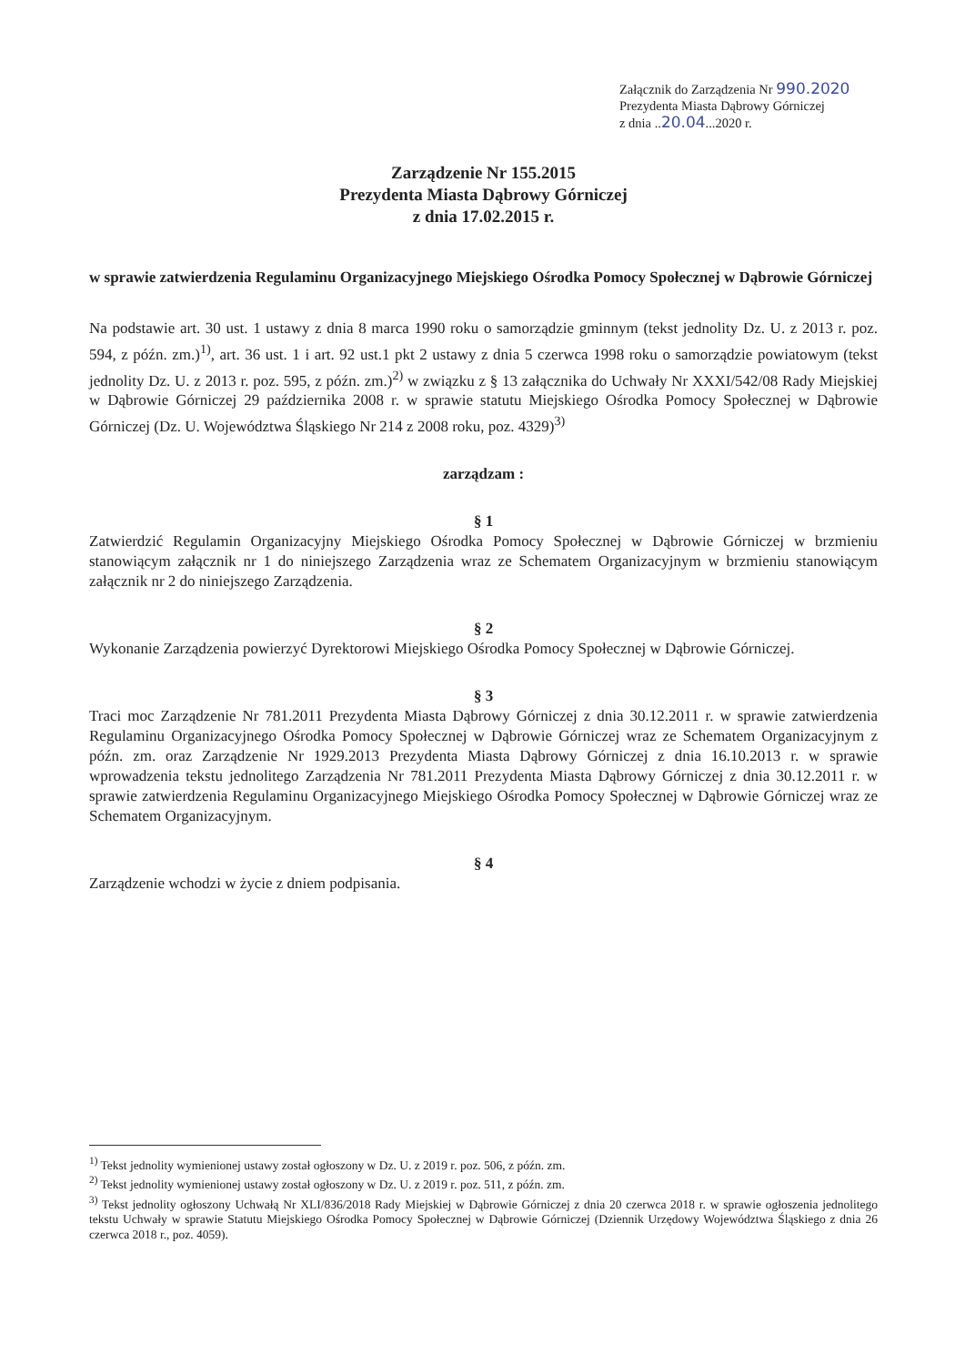Załącznik do Zarządzenia Nr 990.2020
Prezydenta Miasta Dąbrowy Górniczej
z dnia ..20.04...2020 r.
Zarządzenie Nr 155.2015
Prezydenta Miasta Dąbrowy Górniczej
z dnia 17.02.2015 r.
w sprawie zatwierdzenia Regulaminu Organizacyjnego Miejskiego Ośrodka Pomocy Społecznej w Dąbrowie Górniczej
Na podstawie art. 30 ust. 1 ustawy z dnia 8 marca 1990 roku o samorządzie gminnym (tekst jednolity Dz. U. z 2013 r. poz. 594, z późn. zm.)<sup>1)</sup>, art. 36 ust. 1 i art. 92 ust.1 pkt 2 ustawy z dnia 5 czerwca 1998 roku o samorządzie powiatowym (tekst jednolity Dz. U. z 2013 r. poz. 595, z późn. zm.)<sup>2)</sup> w związku z § 13 załącznika do Uchwały Nr XXXI/542/08 Rady Miejskiej w Dąbrowie Górniczej 29 października 2008 r. w sprawie statutu Miejskiego Ośrodka Pomocy Społecznej w Dąbrowie Górniczej (Dz. U. Województwa Śląskiego Nr 214 z 2008 roku, poz. 4329)<sup>3)</sup>
zarządzam :
§ 1
Zatwierdzić Regulamin Organizacyjny Miejskiego Ośrodka Pomocy Społecznej w Dąbrowie Górniczej w brzmieniu stanowiącym załącznik nr 1 do niniejszego Zarządzenia wraz ze Schematem Organizacyjnym w brzmieniu stanowiącym załącznik nr 2 do niniejszego Zarządzenia.
§ 2
Wykonanie Zarządzenia powierzyć Dyrektorowi Miejskiego Ośrodka Pomocy Społecznej w Dąbrowie Górniczej.
§ 3
Traci moc Zarządzenie Nr 781.2011 Prezydenta Miasta Dąbrowy Górniczej z dnia 30.12.2011 r. w sprawie zatwierdzenia Regulaminu Organizacyjnego Ośrodka Pomocy Społecznej w Dąbrowie Górniczej wraz ze Schematem Organizacyjnym z późn. zm. oraz Zarządzenie Nr 1929.2013 Prezydenta Miasta Dąbrowy Górniczej z dnia 16.10.2013 r. w sprawie wprowadzenia tekstu jednolitego Zarządzenia Nr 781.2011 Prezydenta Miasta Dąbrowy Górniczej z dnia 30.12.2011 r. w sprawie zatwierdzenia Regulaminu Organizacyjnego Miejskiego Ośrodka Pomocy Społecznej w Dąbrowie Górniczej wraz ze Schematem Organizacyjnym.
§ 4
Zarządzenie wchodzi w życie z dniem podpisania.
<sup>1)</sup> Tekst jednolity wymienionej ustawy został ogłoszony w Dz. U. z 2019 r. poz. 506, z późn. zm.
<sup>2)</sup> Tekst jednolity wymienionej ustawy został ogłoszony w Dz. U. z 2019 r. poz. 511, z późn. zm.
<sup>3)</sup> Tekst jednolity ogłoszony Uchwałą Nr XLI/836/2018 Rady Miejskiej w Dąbrowie Górniczej z dnia 20 czerwca 2018 r. w sprawie ogłoszenia jednolitego tekstu Uchwały w sprawie Statutu Miejskiego Ośrodka Pomocy Społecznej w Dąbrowie Górniczej (Dziennik Urzędowy Województwa Śląskiego z dnia 26 czerwca 2018 r., poz. 4059).